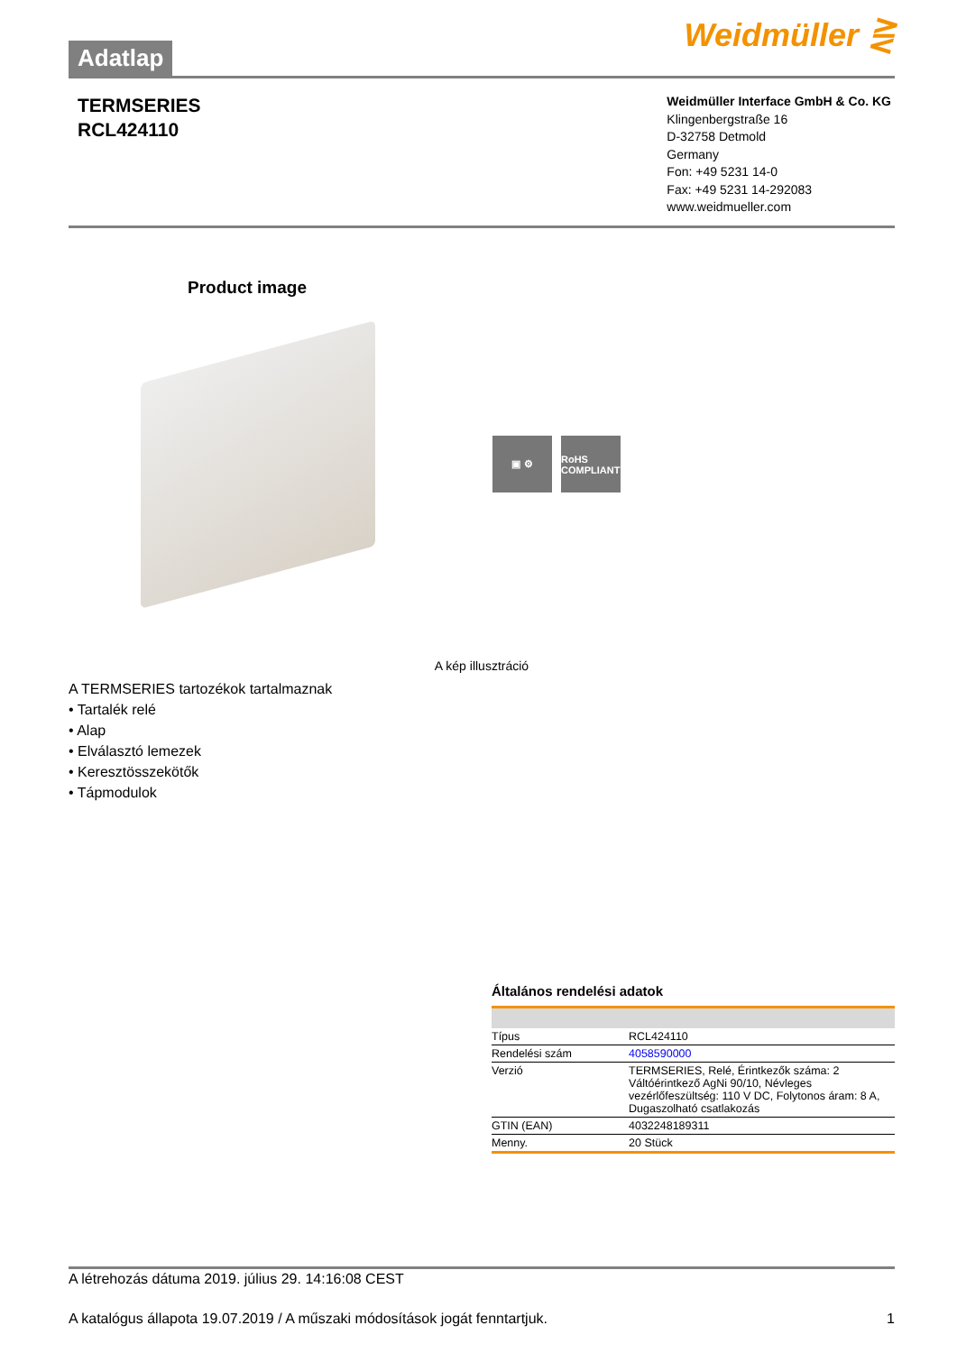Adatlap
Weidmüller ⋛
TERMSERIES
RCL424110
Weidmüller Interface GmbH & Co. KG
Klingenbergstraße 16
D-32758 Detmold
Germany
Fon: +49 5231 14-0
Fax: +49 5231 14-292083
www.weidmueller.com
Product image
▣ ⚙ RoHS COMPLIANT
A kép illusztráció
A TERMSERIES tartozékok tartalmaznak
• Tartalék relé
• Alap
• Elválasztó lemezek
• Keresztösszekötők
• Tápmodulok
Általános rendelési adatok
| Típus | RCL424110 |
| Rendelési szám | 4058590000 |
| Verzió | TERMSERIES, Relé, Érintkezők száma: 2 Váltóérintkező AgNi 90/10, Névleges vezérlőfeszültség: 110 V DC, Folytonos áram: 8 A, Dugaszolható csatlakozás |
| GTIN (EAN) | 4032248189311 |
| Menny. | 20 Stück |
A létrehozás dátuma 2019. július 29. 14:16:08 CEST
A katalógus állapota 19.07.2019 / A műszaki módosítások jogát fenntartjuk. 1